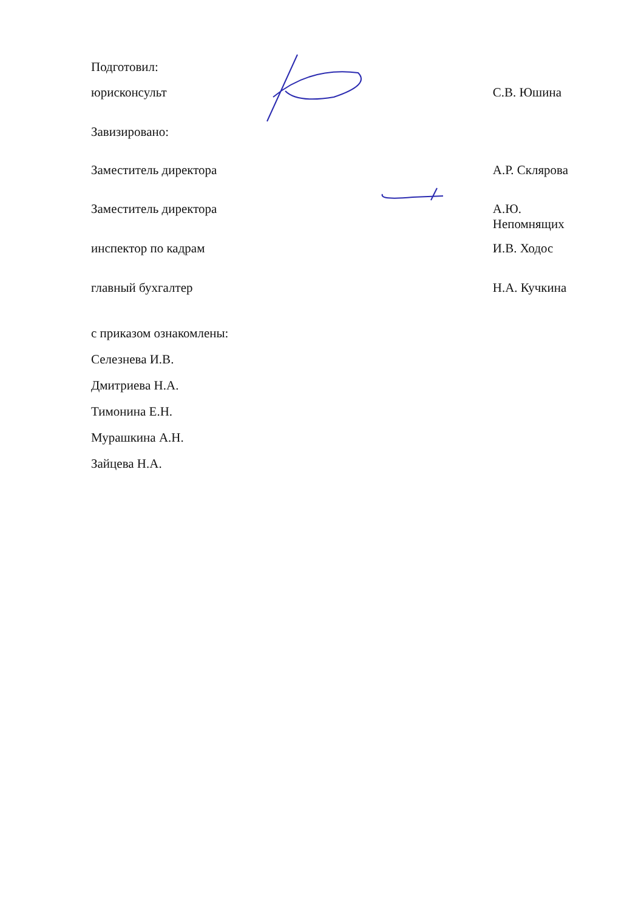Подготовил:
юрисконсульт С.В. Юшина
Завизировано:
Заместитель директора А.Р. Склярова
Заместитель директора А.Ю. Непомнящих
инспектор по кадрам И.В. Ходос
главный бухгалтер Н.А. Кучкина
с приказом ознакомлены:
Селезнева И.В.
Дмитриева Н.А.
Тимонина Е.Н.
Мурашкина А.Н.
Зайцева Н.А.